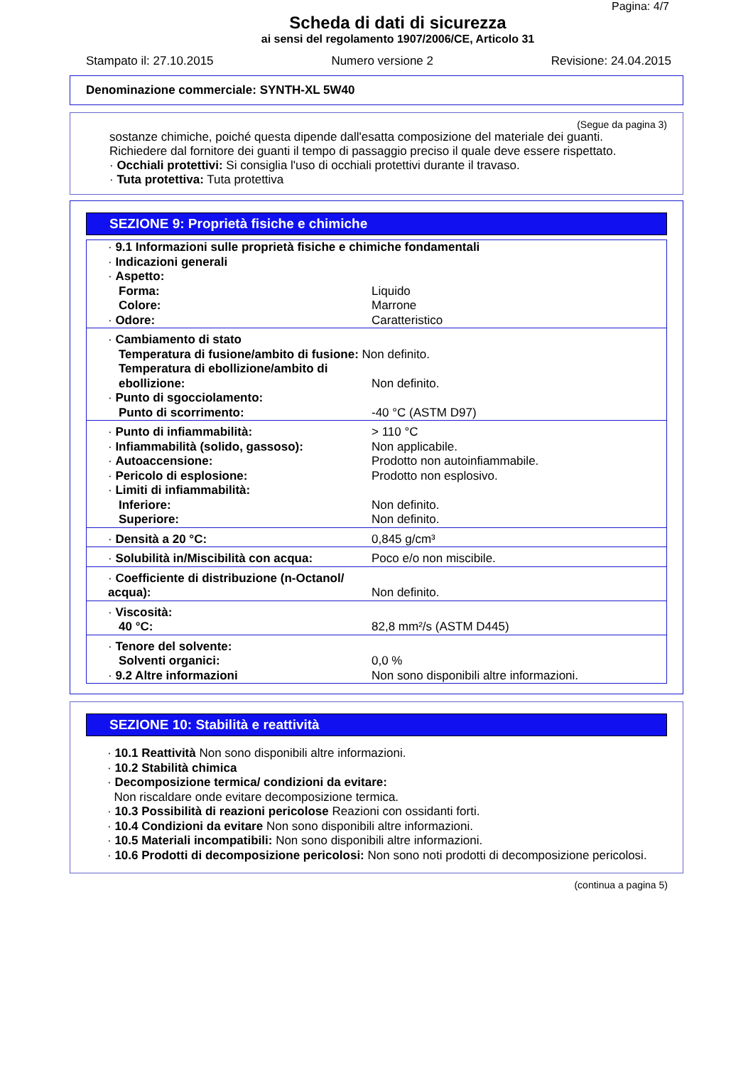Pagina: 4/7
Scheda di dati di sicurezza
ai sensi del regolamento 1907/2006/CE, Articolo 31
Stampato il: 27.10.2015 Numero versione 2 Revisione: 24.04.2015
Denominazione commerciale: SYNTH-XL 5W40
(Segue da pagina 3)
sostanze chimiche, poiché questa dipende dall'esatta composizione del materiale dei guanti.
Richiedere dal fornitore dei guanti il tempo di passaggio preciso il quale deve essere rispettato.
· Occhiali protettivi: Si consiglia l'uso di occhiali protettivi durante il travaso.
· Tuta protettiva: Tuta protettiva
SEZIONE 9: Proprietà fisiche e chimiche
| · 9.1 Informazioni sulle proprietà fisiche e chimiche fondamentali | |
| · Indicazioni generali | |
| · Aspetto: | |
| Forma: | Liquido |
| Colore: | Marrone |
| · Odore: | Caratteristico |
| · Cambiamento di stato | |
| Temperatura di fusione/ambito di fusione: Non definito. | |
| Temperatura di ebollizione/ambito di ebollizione: | Non definito. |
| · Punto di sgocciolamento: | |
| Punto di scorrimento: | -40 °C (ASTM D97) |
| · Punto di infiammabilità: | > 110 °C |
| · Infiammabilità (solido, gassoso): | Non applicabile. |
| · Autoaccensione: | Prodotto non autoinfiammabile. |
| · Pericolo di esplosione: | Prodotto non esplosivo. |
| · Limiti di infiammabilità: | |
| Inferiore: | Non definito. |
| Superiore: | Non definito. |
| · Densità a 20 °C: | 0,845 g/cm³ |
| · Solubilità in/Miscibilità con acqua: | Poco e/o non miscibile. |
| · Coefficiente di distribuzione (n-Octanol/ acqua): | Non definito. |
| · Viscosità: | |
| 40 °C: | 82,8 mm²/s (ASTM D445) |
| · Tenore del solvente: | |
| Solventi organici: | 0,0 % |
| · 9.2 Altre informazioni | Non sono disponibili altre informazioni. |
SEZIONE 10: Stabilità e reattività
· 10.1 Reattività Non sono disponibili altre informazioni.
· 10.2 Stabilità chimica
· Decomposizione termica/ condizioni da evitare:
Non riscaldare onde evitare decomposizione termica.
· 10.3 Possibilità di reazioni pericolose Reazioni con ossidanti forti.
· 10.4 Condizioni da evitare Non sono disponibili altre informazioni.
· 10.5 Materiali incompatibili: Non sono disponibili altre informazioni.
· 10.6 Prodotti di decomposizione pericolosi: Non sono noti prodotti di decomposizione pericolosi.
(continua a pagina 5)